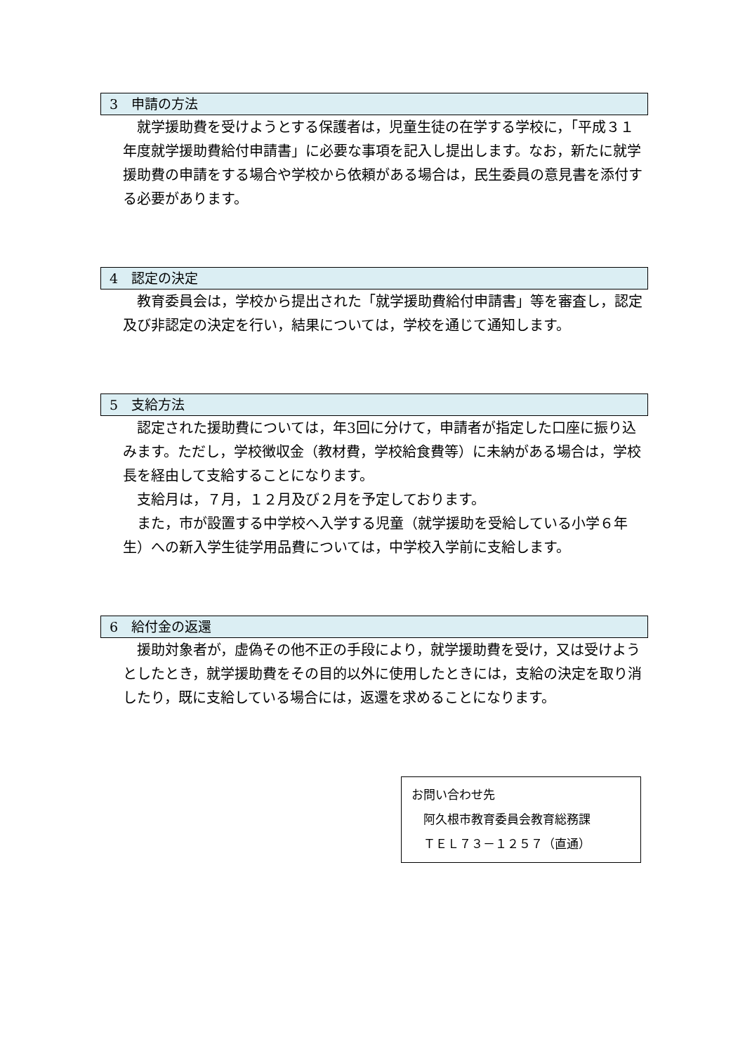3　申請の方法
　就学援助費を受けようとする保護者は，児童生徒の在学する学校に，「平成３１年度就学援助費給付申請書」に必要な事項を記入し提出します。なお，新たに就学援助費の申請をする場合や学校から依頼がある場合は，民生委員の意見書を添付する必要があります。
4　認定の決定
　教育委員会は，学校から提出された「就学援助費給付申請書」等を審査し，認定及び非認定の決定を行い，結果については，学校を通じて通知します。
5　支給方法
　認定された援助費については，年3回に分けて，申請者が指定した口座に振り込みます。ただし，学校徴収金（教材費，学校給食費等）に未納がある場合は，学校長を経由して支給することになります。
　支給月は，７月，１２月及び２月を予定しております。
　また，市が設置する中学校へ入学する児童（就学援助を受給している小学６年生）への新入学生徒学用品費については，中学校入学前に支給します。
6　給付金の返還
　援助対象者が，虚偽その他不正の手段により，就学援助費を受け，又は受けようとしたとき，就学援助費をその目的以外に使用したときには，支給の決定を取り消したり，既に支給している場合には，返還を求めることになります。
お問い合わせ先
　阿久根市教育委員会教育総務課
　ＴＥＬ７３－１２５７（直通）